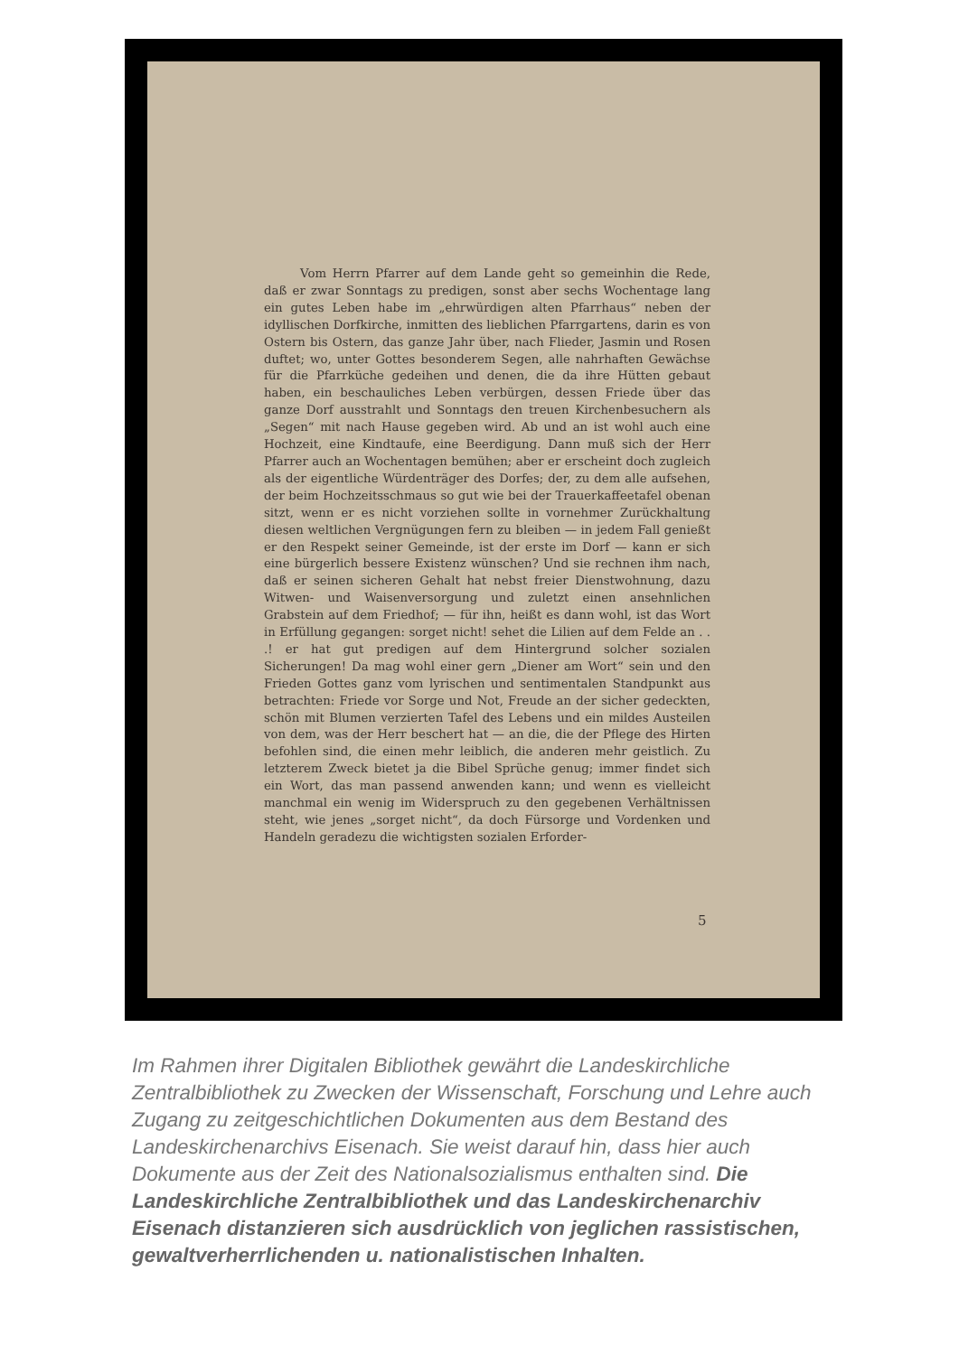Vom Herrn Pfarrer auf dem Lande geht so gemeinhin die Rede, daß er zwar Sonntags zu predigen, sonst aber sechs Wochentage lang ein gutes Leben habe im „ehrwürdigen alten Pfarrhaus“ neben der idyllischen Dorfkirche, inmitten des lieblichen Pfarrgartens, darin es von Ostern bis Ostern, das ganze Jahr über, nach Flieder, Jasmin und Rosen duftet; wo, unter Gottes besonderem Segen, alle nahrhaften Gewächse für die Pfarrküche gedeihen und denen, die da ihre Hütten gebaut haben, ein beschauliches Leben verbürgen, dessen Friede über das ganze Dorf ausstrahlt und Sonntags den treuen Kirchenbesuchern als „Segen“ mit nach Hause gegeben wird. Ab und an ist wohl auch eine Hochzeit, eine Kindtaufe, eine Beerdigung. Dann muß sich der Herr Pfarrer auch an Wochentagen bemühen; aber er erscheint doch zugleich als der eigentliche Würdenträger des Dorfes; der, zu dem alle aufsehen, der beim Hochzeitsschmaus so gut wie bei der Trauerkaffeetafel obenan sitzt, wenn er es nicht vorziehen sollte in vornehmer Zurückhaltung diesen weltlichen Vergnügungen fern zu bleiben — in jedem Fall genießt er den Respekt seiner Gemeinde, ist der erste im Dorf — kann er sich eine bürgerlich bessere Existenz wünschen? Und sie rechnen ihm nach, daß er seinen sicheren Gehalt hat nebst freier Dienstwohnung, dazu Witwen- und Waisenversorgung und zuletzt einen ansehnlichen Grabstein auf dem Friedhof; — für ihn, heißt es dann wohl, ist das Wort in Erfüllung gegangen: sorget nicht! sehet die Lilien auf dem Felde an . . .! er hat gut predigen auf dem Hintergrund solcher sozialen Sicherungen! Da mag wohl einer gern „Diener am Wort“ sein und den Frieden Gottes ganz vom lyrischen und sentimentalen Standpunkt aus betrachten: Friede vor Sorge und Not, Freude an der sicher gedeckten, schön mit Blumen verzierten Tafel des Lebens und ein mildes Austeilen von dem, was der Herr beschert hat — an die, die der Pflege des Hirten befohlen sind, die einen mehr leiblich, die anderen mehr geistlich. Zu letzterem Zweck bietet ja die Bibel Sprüche genug; immer findet sich ein Wort, das man passend anwenden kann; und wenn es vielleicht manchmal ein wenig im Widerspruch zu den gegebenen Verhältnissen steht, wie jenes „sorget nicht“, da doch Fürsorge und Vordenken und Handeln geradezu die wichtigsten sozialen Erforder-
5
Im Rahmen ihrer Digitalen Bibliothek gewährt die Landeskirchliche Zentralbibliothek zu Zwecken der Wissenschaft, Forschung und Lehre auch Zugang zu zeitgeschichtlichen Dokumenten aus dem Bestand des Landeskirchenarchivs Eisenach. Sie weist darauf hin, dass hier auch Dokumente aus der Zeit des Nationalsozialismus enthalten sind. Die Landeskirchliche Zentralbibliothek und das Landeskirchenarchiv Eisenach distanzieren sich ausdrücklich von jeglichen rassistischen, gewaltverherrlichenden u. nationalistischen Inhalten.